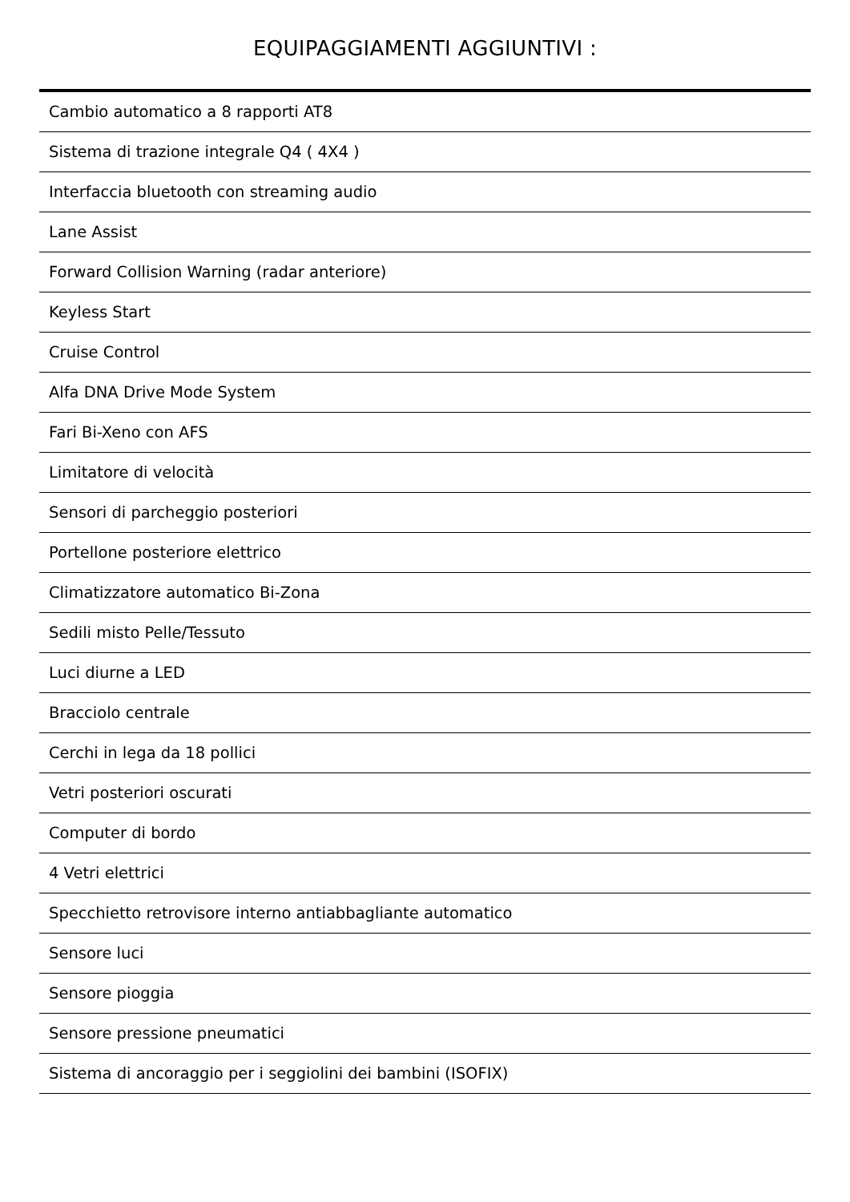EQUIPAGGIAMENTI AGGIUNTIVI :
| Cambio automatico a 8 rapporti AT8 |
| Sistema di trazione integrale Q4 ( 4X4 ) |
| Interfaccia bluetooth con streaming audio |
| Lane Assist |
| Forward Collision Warning (radar anteriore) |
| Keyless Start |
| Cruise Control |
| Alfa DNA Drive Mode System |
| Fari Bi-Xeno con AFS |
| Limitatore di velocità |
| Sensori di parcheggio posteriori |
| Portellone posteriore elettrico |
| Climatizzatore automatico Bi-Zona |
| Sedili misto Pelle/Tessuto |
| Luci diurne a LED |
| Bracciolo centrale |
| Cerchi in lega da 18 pollici |
| Vetri posteriori oscurati |
| Computer di bordo |
| 4 Vetri elettrici |
| Specchietto retrovisore interno antiabbagliante automatico |
| Sensore luci |
| Sensore pioggia |
| Sensore pressione pneumatici |
| Sistema di ancoraggio per i seggiolini dei bambini (ISOFIX) |